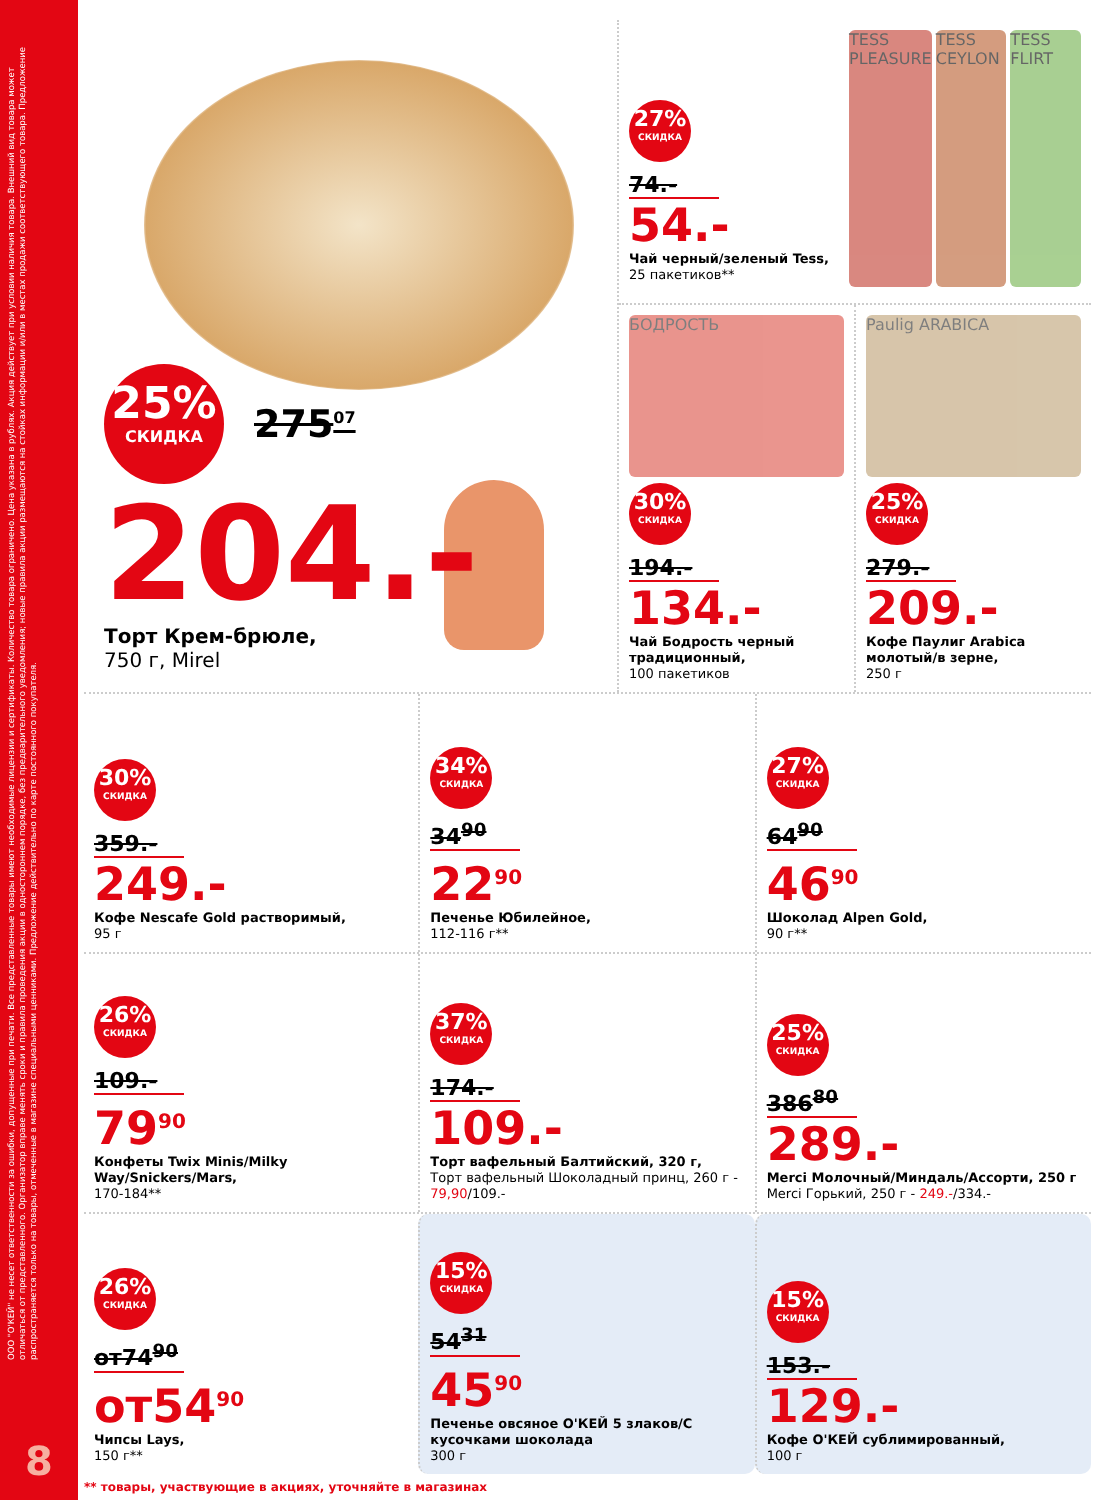ООО "О'КЕЙ" не несет ответственности за ошибки, допущенные при печати. Все представленные товары имеют необходимые лицензии и сертификаты. Количество товара ограничено. Цена указана в рублях. Акция действует при условии наличия товара. Внешний вид товара может отличаться от представленного. Организатор вправе менять сроки и правила проведения акции в одностороннем порядке, без предварительного уведомления; новые правила акции размещаются на стойках информации и/или в местах продажи соответствующего товара. Предложение распространяется только на товары, отмеченные в магазине специальными ценниками. Предложение действительно по карте постоянного покупателя.
8
25%
СКИДКА
275<sup>07</sup>
204.-
Торт Крем-брюле,
750 г, Mirel
27%
СКИДКА
74.-
54.-
Чай черный/зеленый Tess,
25 пакетиков**
TESS PLEASURE TESS CEYLON TESS FLIRT
БОДРОСТЬ
30%
СКИДКА
194.-
134.-
Чай Бодрость черный традиционный,
100 пакетиков
Paulig ARABICA
25%
СКИДКА
279.-
209.-
Кофе Паулиг Arabica молотый/в зерне,
250 г
30%
СКИДКА
359.-
249.-
Кофе Nescafe Gold растворимый,
95 г
34%
СКИДКА
34<sup>90</sup>
22<sup>90</sup>
Печенье Юбилейное,
112-116 г**
27%
СКИДКА
64<sup>90</sup>
46<sup>90</sup>
Шоколад Alpen Gold,
90 г**
26%
СКИДКА
109.-
79<sup>90</sup>
Конфеты Twix Minis/Milky Way/Snickers/Mars,
170-184**
37%
СКИДКА
174.-
109.-
Торт вафельный Балтийский, 320 г,
Торт вафельный Шоколадный принц, 260 г - 79,90/109.-
25%
СКИДКА
386<sup>80</sup>
289.-
Merci Молочный/Миндаль/Ассорти, 250 г
Merci Горький, 250 г - 249.-/334.-
26%
СКИДКА
от74<sup>90</sup>
от54<sup>90</sup>
Чипсы Lays,
150 г**
15%
СКИДКА
54<sup>31</sup>
45<sup>90</sup>
Печенье овсяное О'КЕЙ 5 злаков/С кусочками шоколада
300 г
15%
СКИДКА
153.-
129.-
Кофе О'КЕЙ сублимированный,
100 г
** товары, участвующие в акциях, уточняйте в магазинах